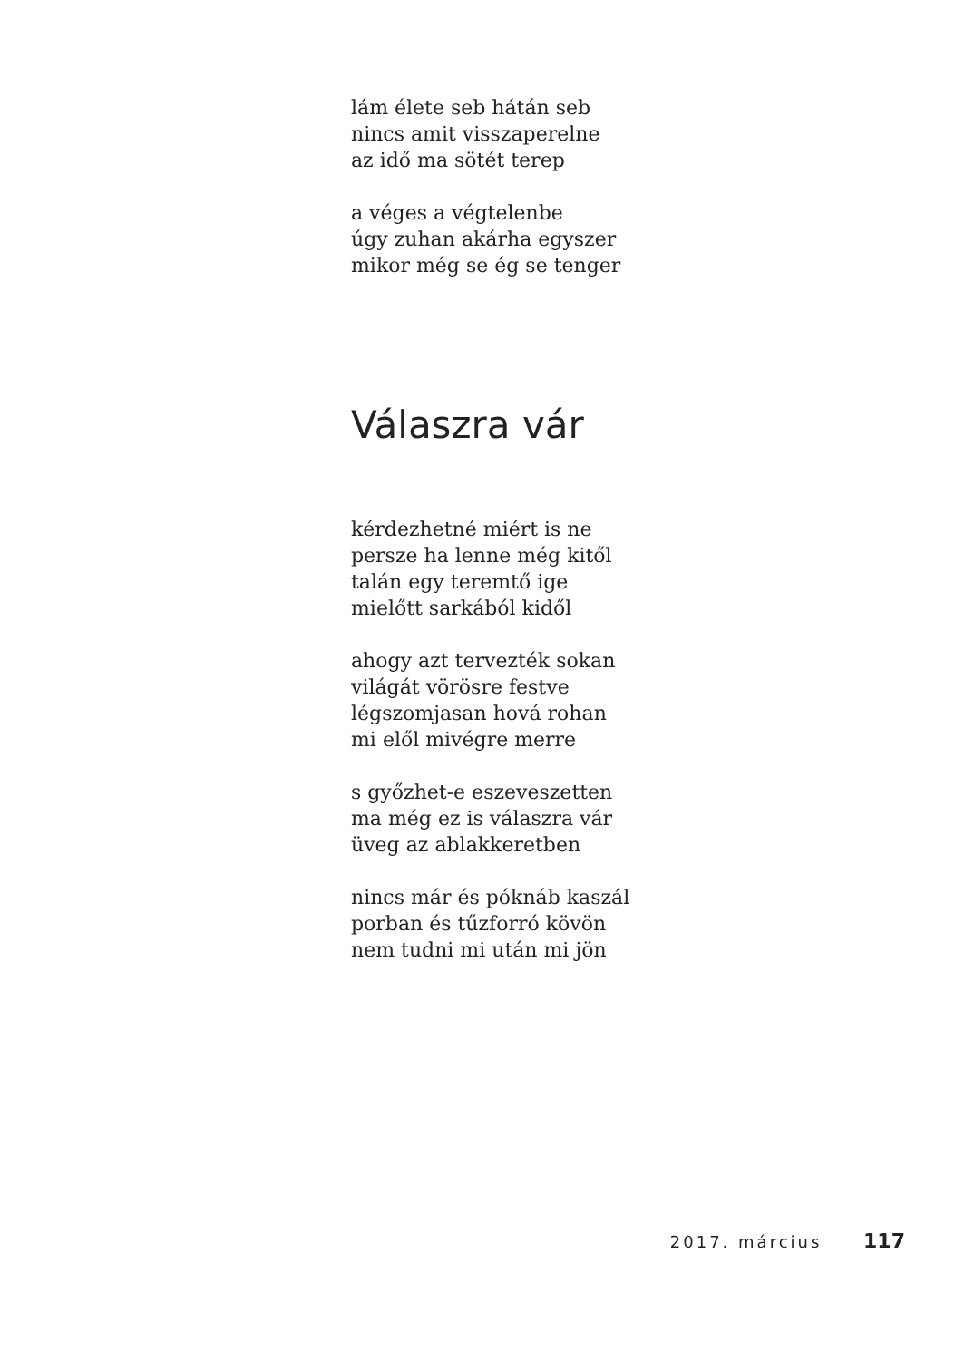lám élete seb hátán seb
nincs amit visszaperelne
az idő ma sötét terep
a véges a végtelenbe
úgy zuhan akárha egyszer
mikor még se ég se tenger
Válaszra vár
kérdezhetné miért is ne
persze ha lenne még kitől
talán egy teremtő ige
mielőtt sarkából kidől
ahogy azt tervezték sokan
világát vörösre festve
légszomjasan hová rohan
mi elől mivégre merre
s győzhet-e eszeveszetten
ma még ez is válaszra vár
üveg az ablakkeretben
nincs már és póknáb kaszál
porban és tűzforró kövön
nem tudni mi után mi jön
2017. március 117